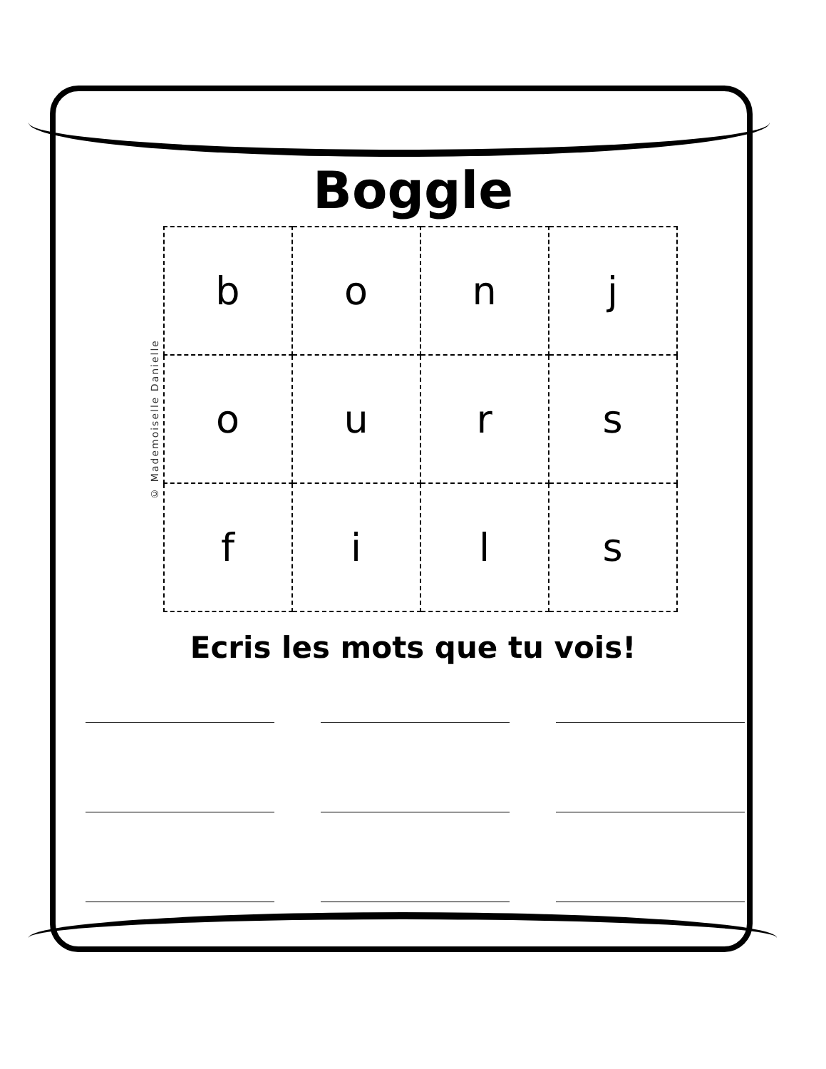Boggle
© Mademoiselle Danielle
| b | o | n | j |
| o | u | r | s |
| f | i | l | s |
Ecris les mots que tu vois!